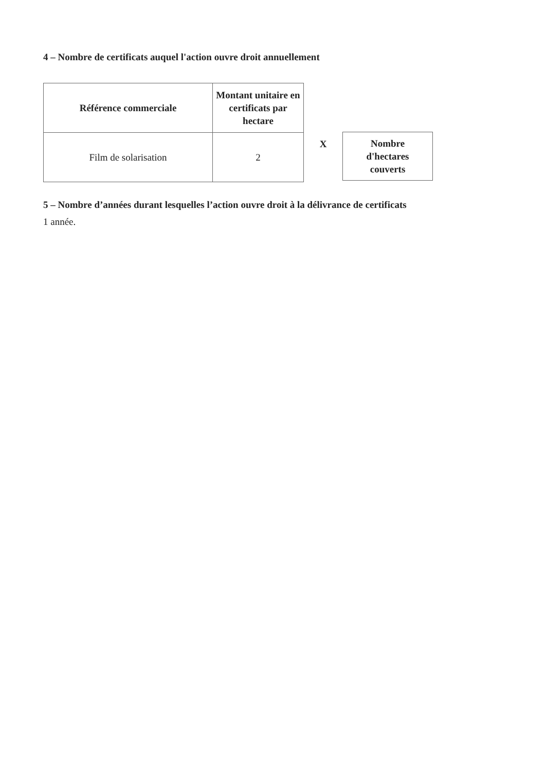4 – Nombre de certificats auquel l'action ouvre droit annuellement
| Référence commerciale | Montant unitaire en certificats par hectare |
| --- | --- |
| Film de solarisation | 2 |
X
Nombre
d'hectares
couverts
5 – Nombre d’années durant lesquelles l’action ouvre droit à la délivrance de certificats
1 année.